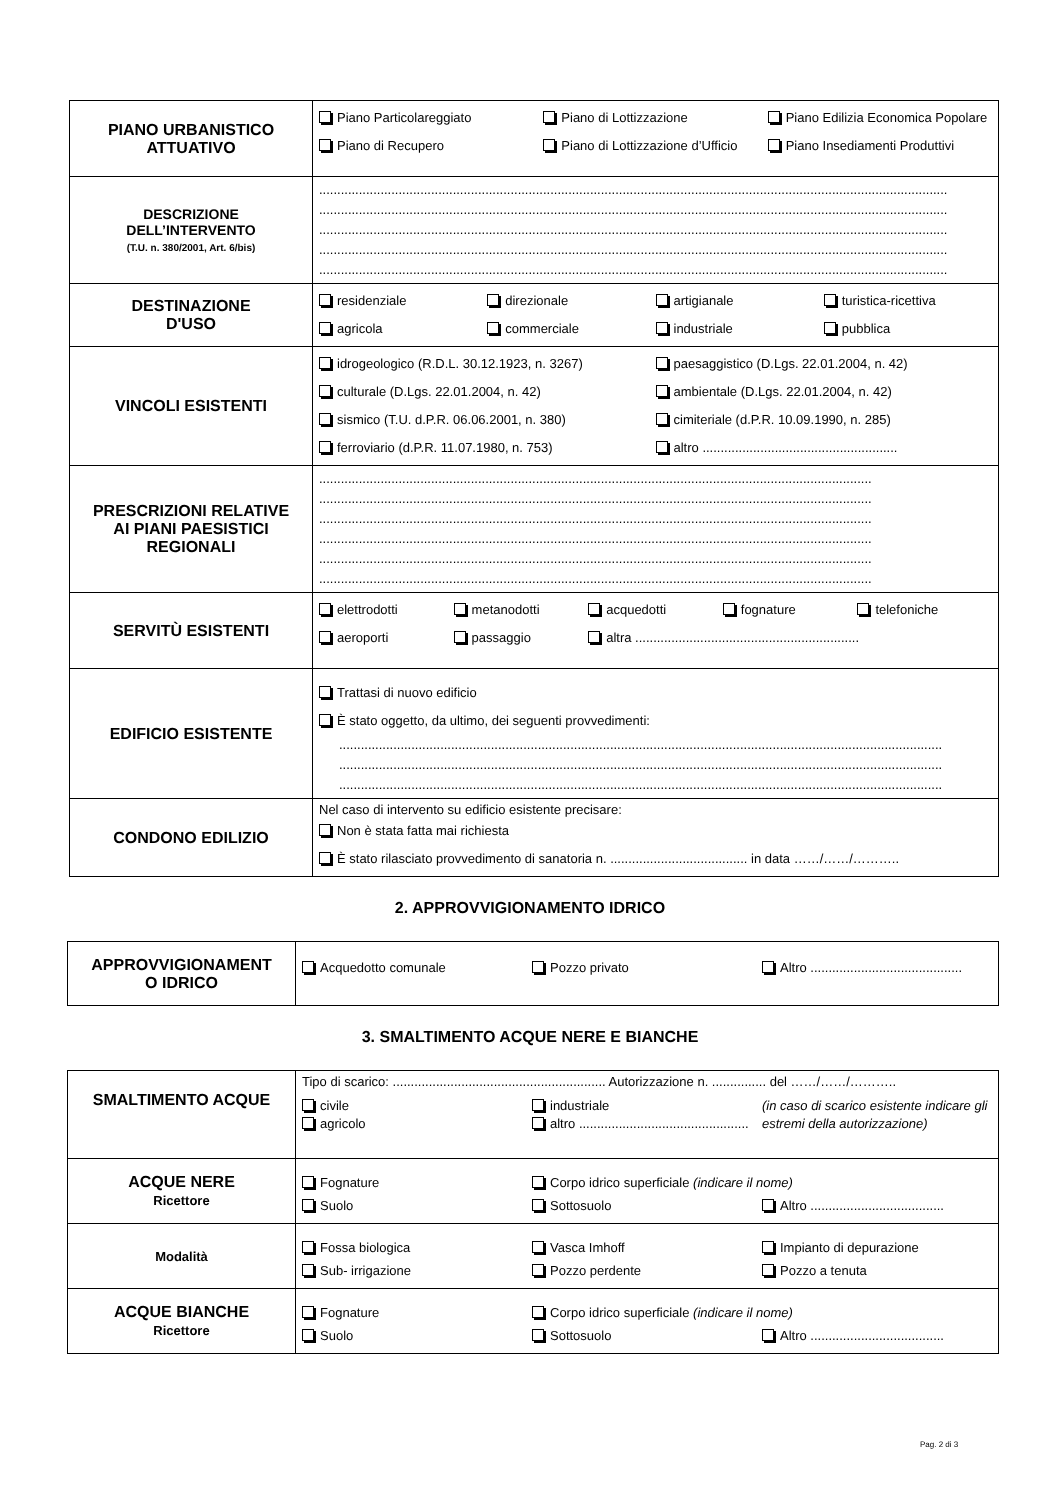| PIANO URBANISTICO ATTUATIVO | Piano Particolareggiato Piano di Lottizzazione Piano Edilizia Economica Popolare Piano di Recupero Piano di Lottizzazione d’Ufficio Piano Insediamenti Produttivi |
| DESCRIZIONE DELL’INTERVENTO (T.U. n. 380/2001, Art. 6/bis) | .............................................................................................................................................................................. .............................................................................................................................................................................. .............................................................................................................................................................................. .............................................................................................................................................................................. .............................................................................................................................................................................. |
| DESTINAZIONE D'USO | residenziale direzionale artigianale turistica-ricettiva agricola commerciale industriale pubblica |
| VINCOLI ESISTENTI | idrogeologico (R.D.L. 30.12.1923, n. 3267) paesaggistico (D.Lgs. 22.01.2004, n. 42) culturale (D.Lgs. 22.01.2004, n. 42) ambientale (D.Lgs. 22.01.2004, n. 42) sismico (T.U. d.P.R. 06.06.2001, n. 380) cimiteriale (d.P.R. 10.09.1990, n. 285) ferroviario (d.P.R. 11.07.1980, n. 753) altro ...................................................... |
| PRESCRIZIONI RELATIVE AI PIANI PAESISTICI REGIONALI | ......................................................................................................................................................... ......................................................................................................................................................... ......................................................................................................................................................... ......................................................................................................................................................... ......................................................................................................................................................... ......................................................................................................................................................... |
| SERVITÙ ESISTENTI | elettrodotti metanodotti acquedotti fognature telefoniche aeroporti passaggio altra .............................................................. |
| EDIFICIO ESISTENTE | Trattasi di nuovo edificio È stato oggetto, da ultimo, dei seguenti provvedimenti: ....................................................................................................................................................................... ....................................................................................................................................................................... ....................................................................................................................................................................... |
| CONDONO EDILIZIO | Nel caso di intervento su edificio esistente precisare: Non è stata fatta mai richiesta È stato rilasciato provvedimento di sanatoria n. ...................................... in data ……/……/……….. |
2. APPROVVIGIONAMENTO IDRICO
| APPROVVIGIONAMENT O IDRICO | Acquedotto comunale Pozzo privato Altro .......................................... |
3. SMALTIMENTO ACQUE NERE E BIANCHE
| SMALTIMENTO ACQUE | Tipo di scarico: ........................................................... Autorizzazione n. ............... del ……/……/……….. civile agricolo industriale altro ............................................... (in caso di scarico esistente indicare gli estremi della autorizzazione) |
| ACQUE NERE Ricettore | Fognature Corpo idrico superficiale (indicare il nome) Suolo Sottosuolo Altro ..................................... |
| Modalità | Fossa biologica Vasca Imhoff Impianto di depurazione Sub- irrigazione Pozzo perdente Pozzo a tenuta |
| ACQUE BIANCHE Ricettore | Fognature Corpo idrico superficiale (indicare il nome) Suolo Sottosuolo Altro ..................................... |
Pag. 2 di 3